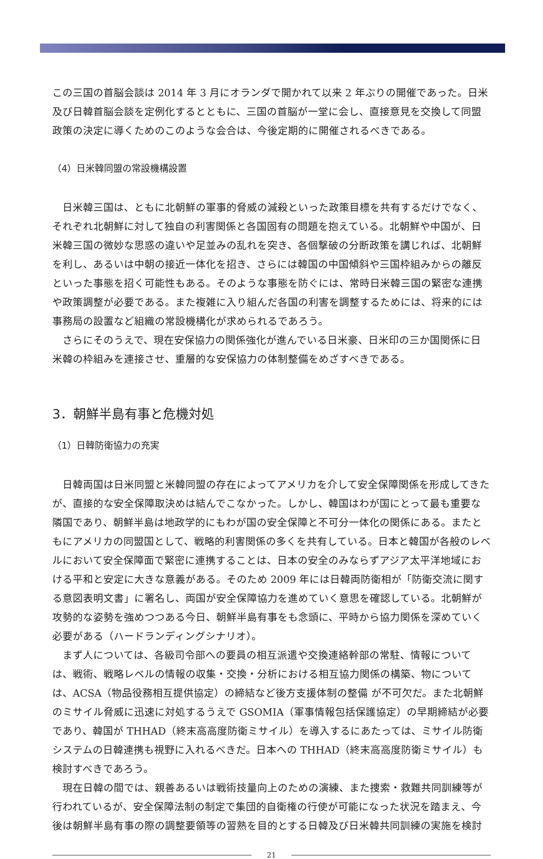この三国の首脳会談は 2014 年 3 月にオランダで開かれて以来 2 年ぶりの開催であった。日米及び日韓首脳会談を定例化するとともに、三国の首脳が一堂に会し、直接意見を交換して同盟政策の決定に導くためのこのような会合は、今後定期的に開催されるべきである。
（4）日米韓同盟の常設機構設置
日米韓三国は、ともに北朝鮮の軍事的脅威の減殺といった政策目標を共有するだけでなく、それぞれ北朝鮮に対して独自の利害関係と各国固有の問題を抱えている。北朝鮮や中国が、日米韓三国の微妙な思惑の違いや足並みの乱れを突き、各個撃破の分断政策を講じれば、北朝鮮を利し、あるいは中朝の接近一体化を招き、さらには韓国の中国傾斜や三国枠組みからの離反といった事態を招く可能性もある。そのような事態を防ぐには、常時日米韓三国の緊密な連携や政策調整が必要である。また複雑に入り組んだ各国の利害を調整するためには、将来的には事務局の設置など組織の常設機構化が求められるであろう。
さらにそのうえで、現在安保協力の関係強化が進んでいる日米豪、日米印の三か国関係に日米韓の枠組みを連接させ、重層的な安保協力の体制整備をめざすべきである。
3．朝鮮半島有事と危機対処
（1）日韓防衛協力の充実
日韓両国は日米同盟と米韓同盟の存在によってアメリカを介して安全保障関係を形成してきたが、直接的な安全保障取決めは結んでこなかった。しかし、韓国はわが国にとって最も重要な隣国であり、朝鮮半島は地政学的にもわが国の安全保障と不可分一体化の関係にある。またともにアメリカの同盟国として、戦略的利害関係の多くを共有している。日本と韓国が各般のレベルにおいて安全保障面で緊密に連携することは、日本の安全のみならずアジア太平洋地域における平和と安定に大きな意義がある。そのため 2009 年には日韓両防衛相が「防衛交流に関する意図表明文書」に署名し、両国が安全保障協力を進めていく意思を確認している。北朝鮮が攻勢的な姿勢を強めつつある今日、朝鮮半島有事をも念頭に、平時から協力関係を深めていく必要がある（ハードランディングシナリオ）。
まず人については、各級司令部への要員の相互派遣や交換連絡幹部の常駐、情報については、戦術、戦略レベルの情報の収集・交換・分析における相互協力関係の構築、物については、ACSA（物品役務相互提供協定）の締結など後方支援体制の整備 が不可欠だ。また北朝鮮のミサイル脅威に迅速に対処するうえで GSOMIA（軍事情報包括保護協定）の早期締結が必要であり、韓国が THHAD（終末高高度防衛ミサイル）を導入するにあたっては、ミサイル防衛システムの日韓連携も視野に入れるべきだ。日本への THHAD（終末高高度防衛ミサイル）も検討すべきであろう。
現在日韓の間では、親善あるいは戦術技量向上のための演練、また捜索・救難共同訓練等が行われているが、安全保障法制の制定で集団的自衛権の行使が可能になった状況を踏まえ、今後は朝鮮半島有事の際の調整要領等の習熟を目的とする日韓及び日米韓共同訓練の実施を検討
21